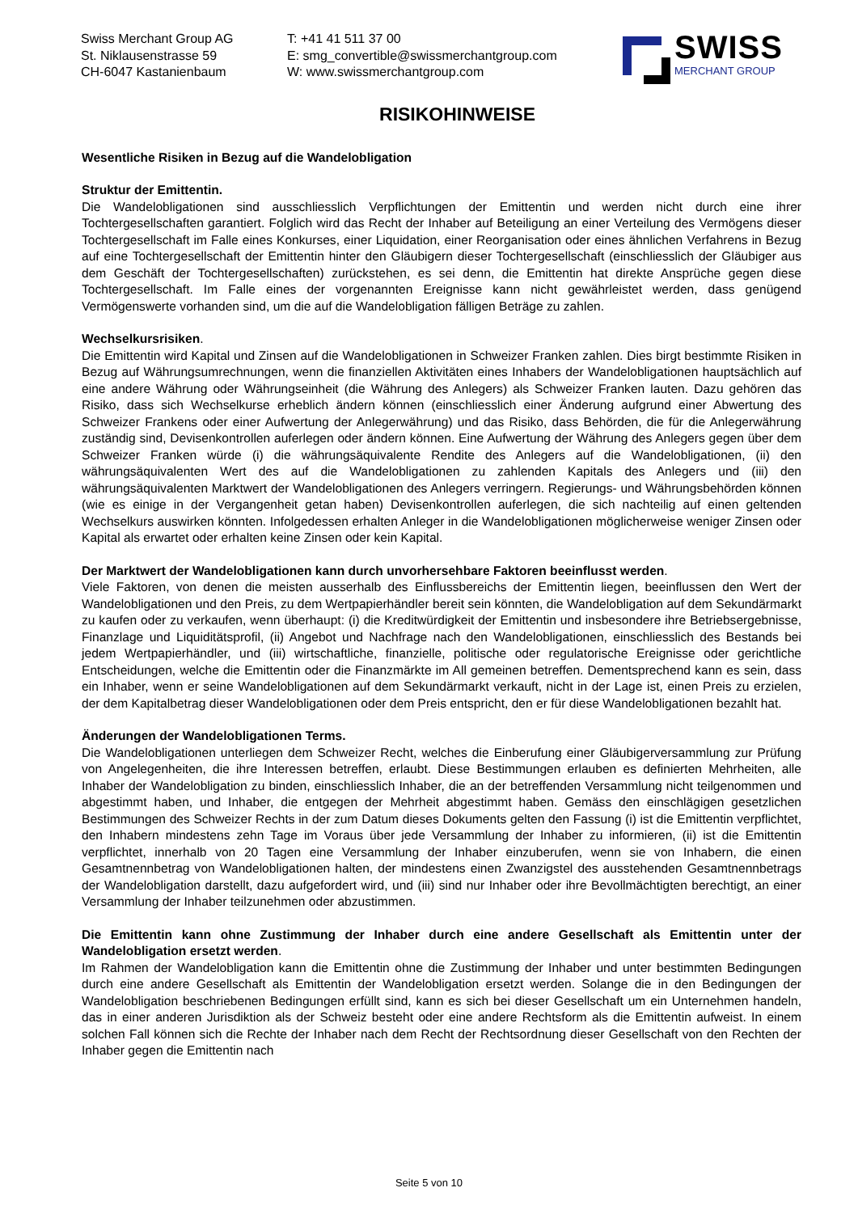Swiss Merchant Group AG
St. Niklausenstrasse 59
CH-6047 Kastanienbaum
T: +41 41 511 37 00
E: smg_convertible@swissmerchantgroup.com
W: www.swissmerchantgroup.com
SWISS
MERCHANT GROUP
RISIKOHINWEISE
Wesentliche Risiken in Bezug auf die Wandelobligation
Struktur der Emittentin.
Die Wandelobligationen sind ausschliesslich Verpflichtungen der Emittentin und werden nicht durch eine ihrer Tochtergesellschaften garantiert. Folglich wird das Recht der Inhaber auf Beteiligung an einer Verteilung des Vermögens dieser Tochtergesellschaft im Falle eines Konkurses, einer Liquidation, einer Reorganisation oder eines ähnlichen Verfahrens in Bezug auf eine Tochtergesellschaft der Emittentin hinter den Gläubigern dieser Tochtergesellschaft (einschliesslich der Gläubiger aus dem Geschäft der Tochtergesellschaften) zurückstehen, es sei denn, die Emittentin hat direkte Ansprüche gegen diese Tochtergesellschaft. Im Falle eines der vorgenannten Ereignisse kann nicht gewährleistet werden, dass genügend Vermögenswerte vorhanden sind, um die auf die Wandelobligation fälligen Beträge zu zahlen.
Wechselkursrisiken.
Die Emittentin wird Kapital und Zinsen auf die Wandelobligationen in Schweizer Franken zahlen. Dies birgt bestimmte Risiken in Bezug auf Währungsumrechnungen, wenn die finanziellen Aktivitäten eines Inhabers der Wandelobligationen hauptsächlich auf eine andere Währung oder Währungseinheit (die Währung des Anlegers) als Schweizer Franken lauten. Dazu gehören das Risiko, dass sich Wechselkurse erheblich ändern können (einschliesslich einer Änderung aufgrund einer Abwertung des Schweizer Frankens oder einer Aufwertung der Anlegerwährung) und das Risiko, dass Behörden, die für die Anlegerwährung zuständig sind, Devisenkontrollen auferlegen oder ändern können. Eine Aufwertung der Währung des Anlegers gegen über dem Schweizer Franken würde (i) die währungsäquivalente Rendite des Anlegers auf die Wandelobligationen, (ii) den währungsäquivalenten Wert des auf die Wandelobligationen zu zahlenden Kapitals des Anlegers und (iii) den währungsäquivalenten Marktwert der Wandelobligationen des Anlegers verringern. Regierungs- und Währungsbehörden können (wie es einige in der Vergangenheit getan haben) Devisenkontrollen auferlegen, die sich nachteilig auf einen geltenden Wechselkurs auswirken könnten. Infolgedessen erhalten Anleger in die Wandelobligationen möglicherweise weniger Zinsen oder Kapital als erwartet oder erhalten keine Zinsen oder kein Kapital.
Der Marktwert der Wandelobligationen kann durch unvorhersehbare Faktoren beeinflusst werden.
Viele Faktoren, von denen die meisten ausserhalb des Einflussbereichs der Emittentin liegen, beeinflussen den Wert der Wandelobligationen und den Preis, zu dem Wertpapierhändler bereit sein könnten, die Wandelobligation auf dem Sekundärmarkt zu kaufen oder zu verkaufen, wenn überhaupt: (i) die Kreditwürdigkeit der Emittentin und insbesondere ihre Betriebsergebnisse, Finanzlage und Liquiditätsprofil, (ii) Angebot und Nachfrage nach den Wandelobligationen, einschliesslich des Bestands bei jedem Wertpapierhändler, und (iii) wirtschaftliche, finanzielle, politische oder regulatorische Ereignisse oder gerichtliche Entscheidungen, welche die Emittentin oder die Finanzmärkte im All gemeinen betreffen. Dementsprechend kann es sein, dass ein Inhaber, wenn er seine Wandelobligationen auf dem Sekundärmarkt verkauft, nicht in der Lage ist, einen Preis zu erzielen, der dem Kapitalbetrag dieser Wandelobligationen oder dem Preis entspricht, den er für diese Wandelobligationen bezahlt hat.
Änderungen der Wandelobligationen Terms.
Die Wandelobligationen unterliegen dem Schweizer Recht, welches die Einberufung einer Gläubigerversammlung zur Prüfung von Angelegenheiten, die ihre Interessen betreffen, erlaubt. Diese Bestimmungen erlauben es definierten Mehrheiten, alle Inhaber der Wandelobligation zu binden, einschliesslich Inhaber, die an der betreffenden Versammlung nicht teilgenommen und abgestimmt haben, und Inhaber, die entgegen der Mehrheit abgestimmt haben. Gemäss den einschlägigen gesetzlichen Bestimmungen des Schweizer Rechts in der zum Datum dieses Dokuments gelten den Fassung (i) ist die Emittentin verpflichtet, den Inhabern mindestens zehn Tage im Voraus über jede Versammlung der Inhaber zu informieren, (ii) ist die Emittentin verpflichtet, innerhalb von 20 Tagen eine Versammlung der Inhaber einzuberufen, wenn sie von Inhabern, die einen Gesamtnennbetrag von Wandelobligationen halten, der mindestens einen Zwanzigstel des ausstehenden Gesamtnennbetrags der Wandelobligation darstellt, dazu aufgefordert wird, und (iii) sind nur Inhaber oder ihre Bevollmächtigten berechtigt, an einer Versammlung der Inhaber teilzunehmen oder abzustimmen.
Die Emittentin kann ohne Zustimmung der Inhaber durch eine andere Gesellschaft als Emittentin unter der Wandelobligation ersetzt werden.
Im Rahmen der Wandelobligation kann die Emittentin ohne die Zustimmung der Inhaber und unter bestimmten Bedingungen durch eine andere Gesellschaft als Emittentin der Wandelobligation ersetzt werden. Solange die in den Bedingungen der Wandelobligation beschriebenen Bedingungen erfüllt sind, kann es sich bei dieser Gesellschaft um ein Unternehmen handeln, das in einer anderen Jurisdiktion als der Schweiz besteht oder eine andere Rechtsform als die Emittentin aufweist. In einem solchen Fall können sich die Rechte der Inhaber nach dem Recht der Rechtsordnung dieser Gesellschaft von den Rechten der Inhaber gegen die Emittentin nach
Seite 5 von 10